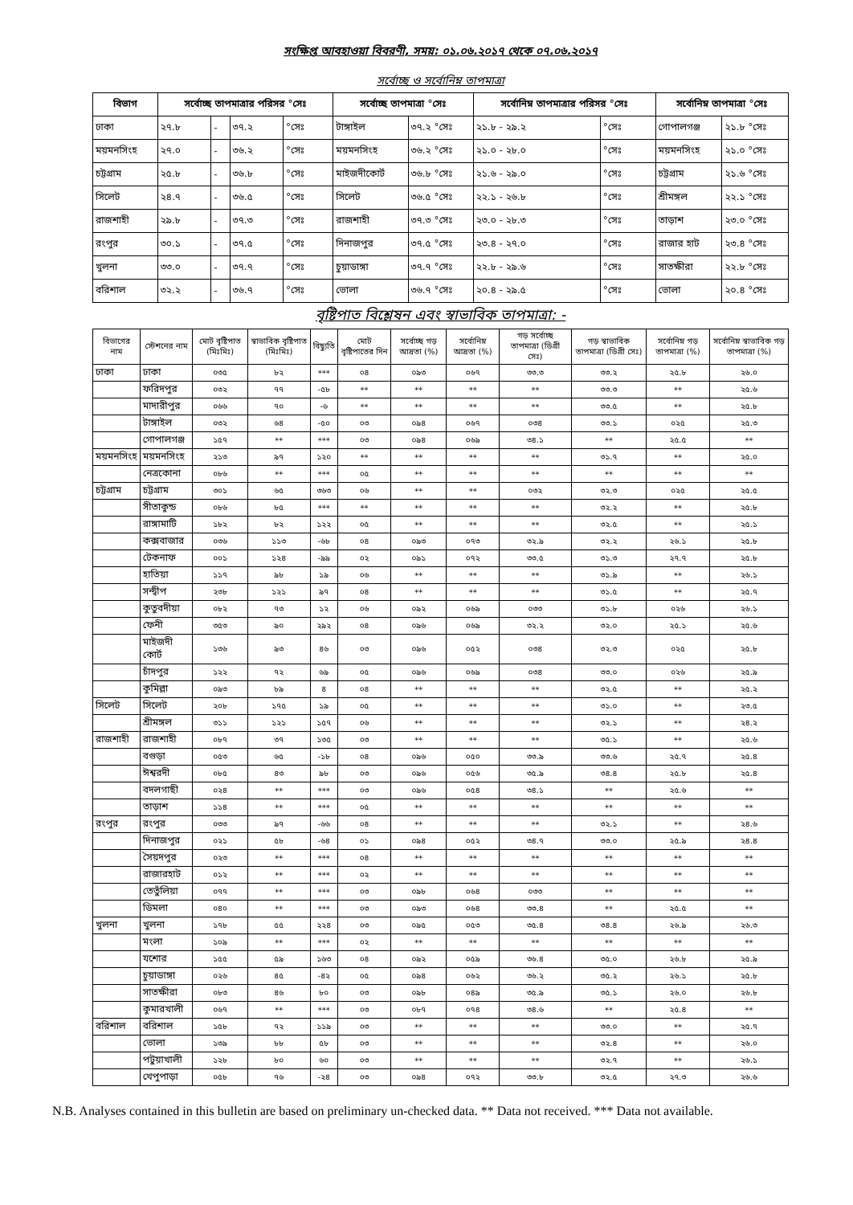সংক্ষিপ্ত আবহাওয়া বিবরণী, সময়: ০১.০৬.২০১৭ থেকে ০৭.০৬.২০১৭
সর্বোচ্ছ ও সর্বোনিম্ন তাপমাত্রা
| বিভাগ | সর্বোচ্ছ তাপমাত্রার পরিসর °সেঃ | | | | সর্বোচ্ছ তাপমাত্রা °সেঃ | | সর্বোনিম্ন তাপমাত্রার পরিসর °সেঃ | | সর্বোনিম্ন তাপমাত্রা °সেঃ | |
| --- | --- | --- | --- | --- | --- | --- | --- | --- | --- | --- |
| ঢাকা | ২৭.৮ | - | ৩৭.২ | °সেঃ | টাঙ্গাইল | ৩৭.২ °সেঃ | ২১.৮ - ২৯.২ | °সেঃ | গোপালগঞ্জ | ২১.৮ °সেঃ |
| ময়মনসিংহ | ২৭.০ | - | ৩৬.২ | °সেঃ | ময়মনসিংহ | ৩৬.২ °সেঃ | ২১.০ - ২৮.০ | °সেঃ | ময়মনসিংহ | ২১.০ °সেঃ |
| চট্টগ্রাম | ২৫.৮ | - | ৩৬.৮ | °সেঃ | মাইজদীকোর্ট | ৩৬.৮ °সেঃ | ২১.৬ - ২৯.০ | °সেঃ | চট্টগ্রাম | ২১.৬ °সেঃ |
| সিলেট | ২৪.৭ | - | ৩৬.৫ | °সেঃ | সিলেট | ৩৬.৫ °সেঃ | ২২.১ - ২৬.৮ | °সেঃ | শ্রীমঙ্গল | ২২.১ °সেঃ |
| রাজশাহী | ২৯.৮ | - | ৩৭.৩ | °সেঃ | রাজশাহী | ৩৭.৩ °সেঃ | ২৩.০ - ২৮.৩ | °সেঃ | তাড়াশ | ২৩.০ °সেঃ |
| রংপুর | ৩০.১ | - | ৩৭.৫ | °সেঃ | দিনাজপুর | ৩৭.৫ °সেঃ | ২৩.৪ - ২৭.০ | °সেঃ | রাজার হাট | ২৩.৪ °সেঃ |
| খুলনা | ৩৩.০ | - | ৩৭.৭ | °সেঃ | চুয়াডাঙ্গা | ৩৭.৭ °সেঃ | ২২.৮ - ২৯.৬ | °সেঃ | সাতক্ষীরা | ২২.৮ °সেঃ |
| বরিশাল | ৩২.২ | - | ৩৬.৭ | °সেঃ | ভোলা | ৩৬.৭ °সেঃ | ২০.৪ - ২৯.৫ | °সেঃ | ভোলা | ২০.৪ °সেঃ |
বৃষ্টিপাত বিশ্লেষন এবং স্বাভাবিক তাপমাত্রা: -
| বিভাগের নাম | স্টেশনের নাম | মোট বৃষ্টিপাত (মিঃমিঃ) | স্বাভাবিক বৃষ্টিপাত (মিঃমিঃ) | বিছ্যুতি | মোট বৃষ্টিপাতের দিন | সর্বোচ্ছ গড় আদ্রতা (%) | সর্বোনিম্ন আদ্রতা (%) | গড় সর্বোচ্ছ তাপমাত্রা (ডিগ্রী সেঃ) | গড় স্বাভাবিক তাপমাত্রা (ডিগ্রী সেঃ) | সর্বোনিম্ন গড় তাপমাত্রা (%) | সর্বোনিম্ন স্বাভাবিক গড় তাপমাত্রা (%) |
| --- | --- | --- | --- | --- | --- | --- | --- | --- | --- | --- | --- |
| ঢাকা | ঢাকা | ০৩৫ | ৮২ | *** | ০৪ | ০৯৩ | ০৬৭ | ৩৩.৩ | ৩৩.২ | ২৫.৮ | ২৬.০ |
| | ফরিদপুর | ০৩২ | ৭৭ | -৫৮ | ** | ** | ** | ** | ৩৩.৩ | ** | ২৫.৬ |
| | মাদারীপুর | ০৬৬ | ৭০ | -৬ | ** | ** | ** | ** | ৩৩.৫ | ** | ২৫.৮ |
| | টাঙ্গাইল | ০৩২ | ৬৪ | -৫০ | ০৩ | ০৯৪ | ০৬৭ | ০৩৪ | ৩৩.১ | ০২৫ | ২৫.৩ |
| | গোপালগঞ্জ | ১৫৭ | ** | *** | ০৩ | ০৯৪ | ০৬৯ | ৩৪.১ | ** | ২৫.৫ | ** |
| ময়মনসিংহ | ময়মনসিংহ | ২১৩ | ৯৭ | ১২০ | ** | ** | ** | ** | ৩১.৭ | ** | ২৫.০ |
| | নেত্রকোনা | ০৮৬ | ** | *** | ০৫ | ** | ** | ** | ** | ** | ** |
| চট্টগ্রাম | চট্টগ্রাম | ৩০১ | ৬৫ | ৩৬৩ | ০৬ | ** | ** | ০৩২ | ৩২.৩ | ০২৫ | ২৫.৫ |
| | সীতাকুন্ড | ০৮৬ | ৮৫ | *** | ** | ** | ** | ** | ৩২.২ | ** | ২৫.৮ |
| | রাঙ্গামাটি | ১৮২ | ৮২ | ১২২ | ০৫ | ** | ** | ** | ৩২.৫ | ** | ২৫.১ |
| | কক্সবাজার | ০৩৬ | ১১৩ | -৬৮ | ০৪ | ০৯৩ | ০৭৩ | ৩২.৯ | ৩২.২ | ২৬.১ | ২৫.৮ |
| | টেকনাফ | ০০১ | ১২৪ | -৯৯ | ০২ | ০৯১ | ০৭২ | ৩৩.৫ | ৩১.৩ | ২৭.৭ | ২৫.৮ |
| | হাতিয়া | ১১৭ | ৯৮ | ১৯ | ০৬ | ** | ** | ** | ৩১.৯ | ** | ২৬.১ |
| | সন্দ্বীপ | ২৩৮ | ১২১ | ৯৭ | ০৪ | ** | ** | ** | ৩১.৫ | ** | ২৫.৭ |
| | কুতুবদীয়া | ০৮২ | ৭৩ | ১২ | ০৬ | ০৯২ | ০৬৯ | ০৩৩ | ৩১.৮ | ০২৬ | ২৬.১ |
| | ফেনী | ৩৫৩ | ৯০ | ২৯২ | ০৪ | ০৯৬ | ০৬৯ | ৩২.২ | ৩২.০ | ২৫.১ | ২৫.৬ |
| | মাইজদী কোর্ট | ১৩৬ | ৯৩ | ৪৬ | ০৩ | ০৯৬ | ০৫২ | ০৩৪ | ৩২.৩ | ০২৫ | ২৫.৮ |
| | চাঁদপুর | ১২২ | ৭২ | ৬৯ | ০৫ | ০৯৬ | ০৬৯ | ০৩৪ | ৩৩.০ | ০২৬ | ২৫.৯ |
| | কুমিল্লা | ০৯৩ | ৮৯ | ৪ | ০৪ | ** | ** | ** | ৩২.৫ | ** | ২৫.২ |
| সিলেট | সিলেট | ২০৮ | ১৭৫ | ১৯ | ০৫ | ** | ** | ** | ৩১.০ | ** | ২৩.৫ |
| | শ্রীমঙ্গল | ৩১১ | ১২১ | ১৫৭ | ০৬ | ** | ** | ** | ৩২.১ | ** | ২৪.২ |
| রাজশাহী | রাজশাহী | ০৮৭ | ৩৭ | ১৩৫ | ০৩ | ** | ** | ** | ৩৫.১ | ** | ২৫.৬ |
| | বগুড়া | ০৫৩ | ৬৫ | -১৮ | ০৪ | ০৯৬ | ০৫০ | ৩৩.৯ | ৩৩.৬ | ২৫.৭ | ২৫.৪ |
| | ঈশ্বরদী | ০৮৫ | ৪৩ | ৯৮ | ০৩ | ০৯৬ | ০৫৬ | ৩৫.৯ | ৩৪.৪ | ২৫.৮ | ২৫.৪ |
| | বদলগাছী | ০২৪ | ** | *** | ০৩ | ০৯৬ | ০৫৪ | ৩৪.১ | ** | ২৫.৬ | ** |
| | তাড়াশ | ১১৪ | ** | *** | ০৫ | ** | ** | ** | ** | ** | ** |
| রংপুর | রংপুর | ০৩৩ | ৯৭ | -৬৬ | ০৪ | ** | ** | ** | ৩২.১ | ** | ২৪.৬ |
| | দিনাজপুর | ০২১ | ৫৮ | -৬৪ | ০১ | ০৯৪ | ০৫২ | ৩৪.৭ | ৩৩.০ | ২৫.৯ | ২৪.৪ |
| | সৈয়দপুর | ০২৩ | ** | *** | ০৪ | ** | ** | ** | ** | ** | ** |
| | রাজারহাট | ০১২ | ** | *** | ০২ | ** | ** | ** | ** | ** | ** |
| | তেতুঁলিয়া | ০৭৭ | ** | *** | ০৩ | ০৯৮ | ০৬৪ | ০৩৩ | ** | ** | ** |
| | ডিমলা | ০৪০ | ** | *** | ০৩ | ০৯৩ | ০৬৪ | ৩৩.৪ | ** | ২৫.৫ | ** |
| খুলনা | খুলনা | ১৭৮ | ৫৫ | ২২৪ | ০৩ | ০৯৫ | ০৫৩ | ৩৫.৪ | ৩৪.৪ | ২৬.৯ | ২৬.৩ |
| | মংলা | ১০৯ | ** | *** | ০২ | ** | ** | ** | ** | ** | ** |
| | যশোর | ১৫৫ | ৫৯ | ১৬৩ | ০৪ | ০৯২ | ০৫৯ | ৩৬.৪ | ৩৫.০ | ২৬.৮ | ২৫.৯ |
| | চুয়াডাঙ্গা | ০২৬ | ৪৫ | -৪২ | ০৫ | ০৯৪ | ০৬২ | ৩৬.২ | ৩৫.২ | ২৬.১ | ২৫.৮ |
| | সাতক্ষীরা | ০৮৩ | ৪৬ | ৮০ | ০৩ | ০৯৮ | ০৪৯ | ৩৫.৯ | ৩৫.১ | ২৬.০ | ২৬.৮ |
| | কুমারখালী | ০৬৭ | ** | *** | ০৩ | ০৮৭ | ০৭৪ | ৩৪.৬ | ** | ২৫.৪ | ** |
| বরিশাল | বরিশাল | ১৫৮ | ৭২ | ১১৯ | ০৩ | ** | ** | ** | ৩৩.০ | ** | ২৫.৭ |
| | ভোলা | ১৩৯ | ৮৮ | ৫৮ | ০৩ | ** | ** | ** | ৩২.৪ | ** | ২৬.০ |
| | পটুয়াখালী | ১২৮ | ৮০ | ৬০ | ০৩ | ** | ** | ** | ৩২.৭ | ** | ২৬.১ |
| | খেপুপাড়া | ০৫৮ | ৭৬ | -২৪ | ০৩ | ০৯৪ | ০৭২ | ৩৩.৮ | ৩২.৫ | ২৭.৩ | ২৬.৬ |
N.B. Analyses contained in this bulletin are based on preliminary un-checked data. ** Data not received. *** Data not available.